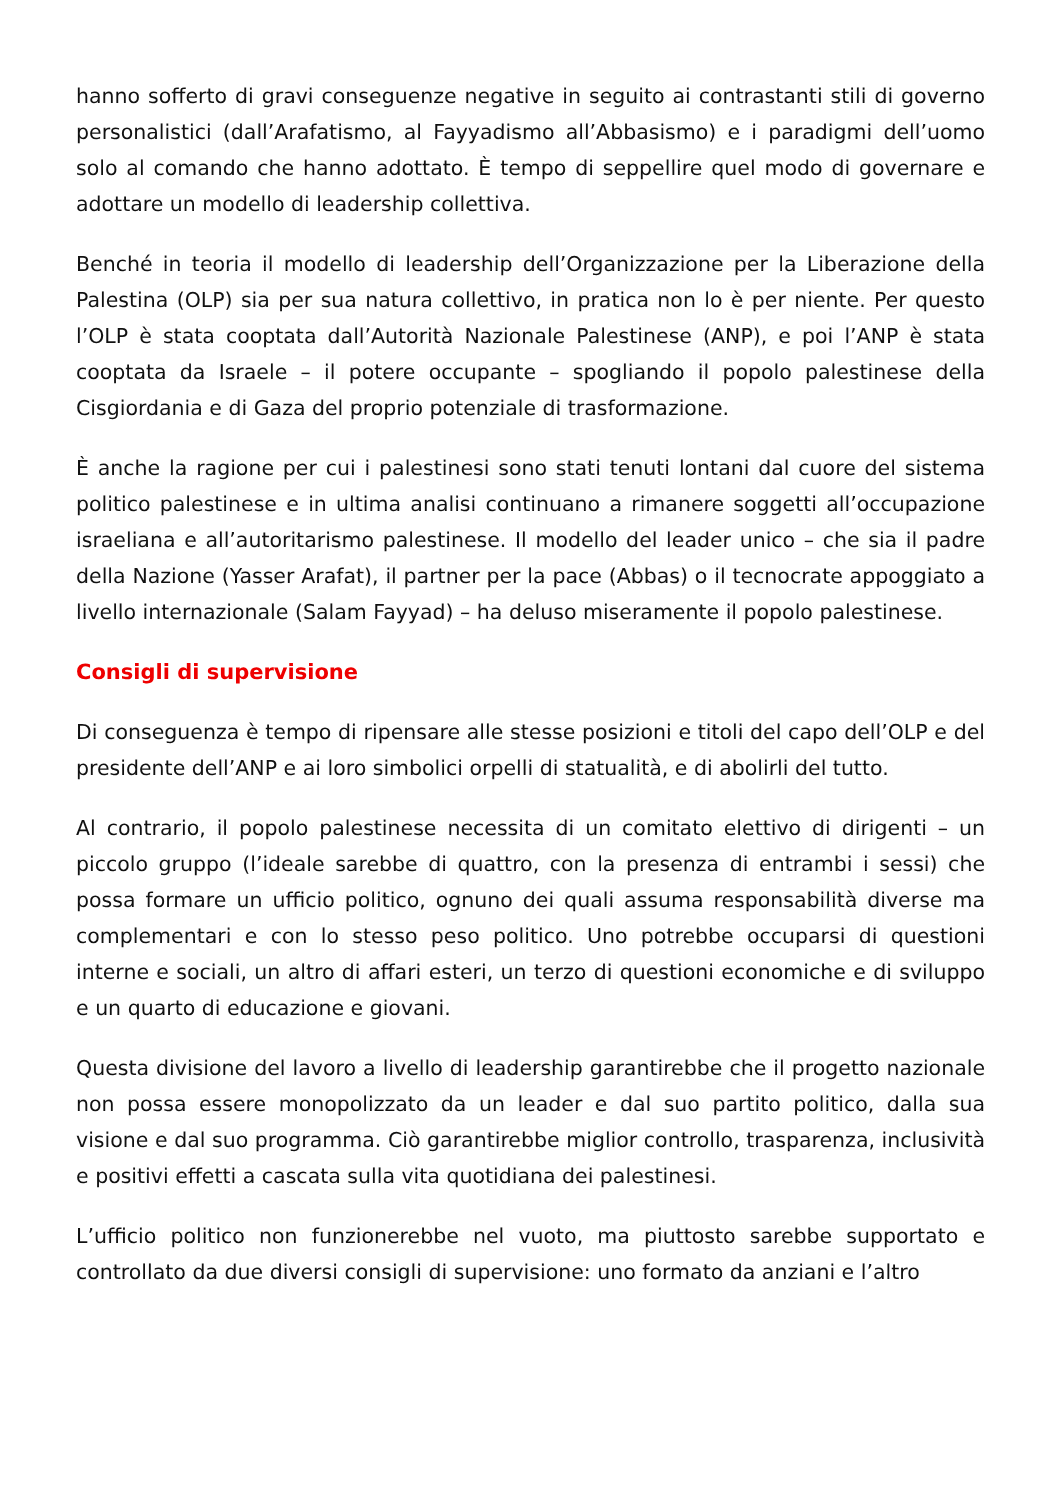hanno sofferto di gravi conseguenze negative in seguito ai contrastanti stili di governo personalistici (dall’Arafatismo, al Fayyadismo all’Abbasismo) e i paradigmi dell’uomo solo al comando che hanno adottato. È tempo di seppellire quel modo di governare e adottare un modello di leadership collettiva.
Benché in teoria il modello di leadership dell’Organizzazione per la Liberazione della Palestina (OLP) sia per sua natura collettivo, in pratica non lo è per niente. Per questo l’OLP è stata cooptata dall’Autorità Nazionale Palestinese (ANP), e poi l’ANP è stata cooptata da Israele – il potere occupante – spogliando il popolo palestinese della Cisgiordania e di Gaza del proprio potenziale di trasformazione.
È anche la ragione per cui i palestinesi sono stati tenuti lontani dal cuore del sistema politico palestinese e in ultima analisi continuano a rimanere soggetti all’occupazione israeliana e all’autoritarismo palestinese. Il modello del leader unico – che sia il padre della Nazione (Yasser Arafat), il partner per la pace (Abbas) o il tecnocrate appoggiato a livello internazionale (Salam Fayyad) – ha deluso miseramente il popolo palestinese.
Consigli di supervisione
Di conseguenza è tempo di ripensare alle stesse posizioni e titoli del capo dell’OLP e del presidente dell’ANP e ai loro simbolici orpelli di statualità, e di abolirli del tutto.
Al contrario, il popolo palestinese necessita di un comitato elettivo di dirigenti – un piccolo gruppo (l’ideale sarebbe di quattro, con la presenza di entrambi i sessi) che possa formare un ufficio politico, ognuno dei quali assuma responsabilità diverse ma complementari e con lo stesso peso politico. Uno potrebbe occuparsi di questioni interne e sociali, un altro di affari esteri, un terzo di questioni economiche e di sviluppo e un quarto di educazione e giovani.
Questa divisione del lavoro a livello di leadership garantirebbe che il progetto nazionale non possa essere monopolizzato da un leader e dal suo partito politico, dalla sua visione e dal suo programma. Ciò garantirebbe miglior controllo, trasparenza, inclusività e positivi effetti a cascata sulla vita quotidiana dei palestinesi.
L’ufficio politico non funzionerebbe nel vuoto, ma piuttosto sarebbe supportato e controllato da due diversi consigli di supervisione: uno formato da anziani e l’altro